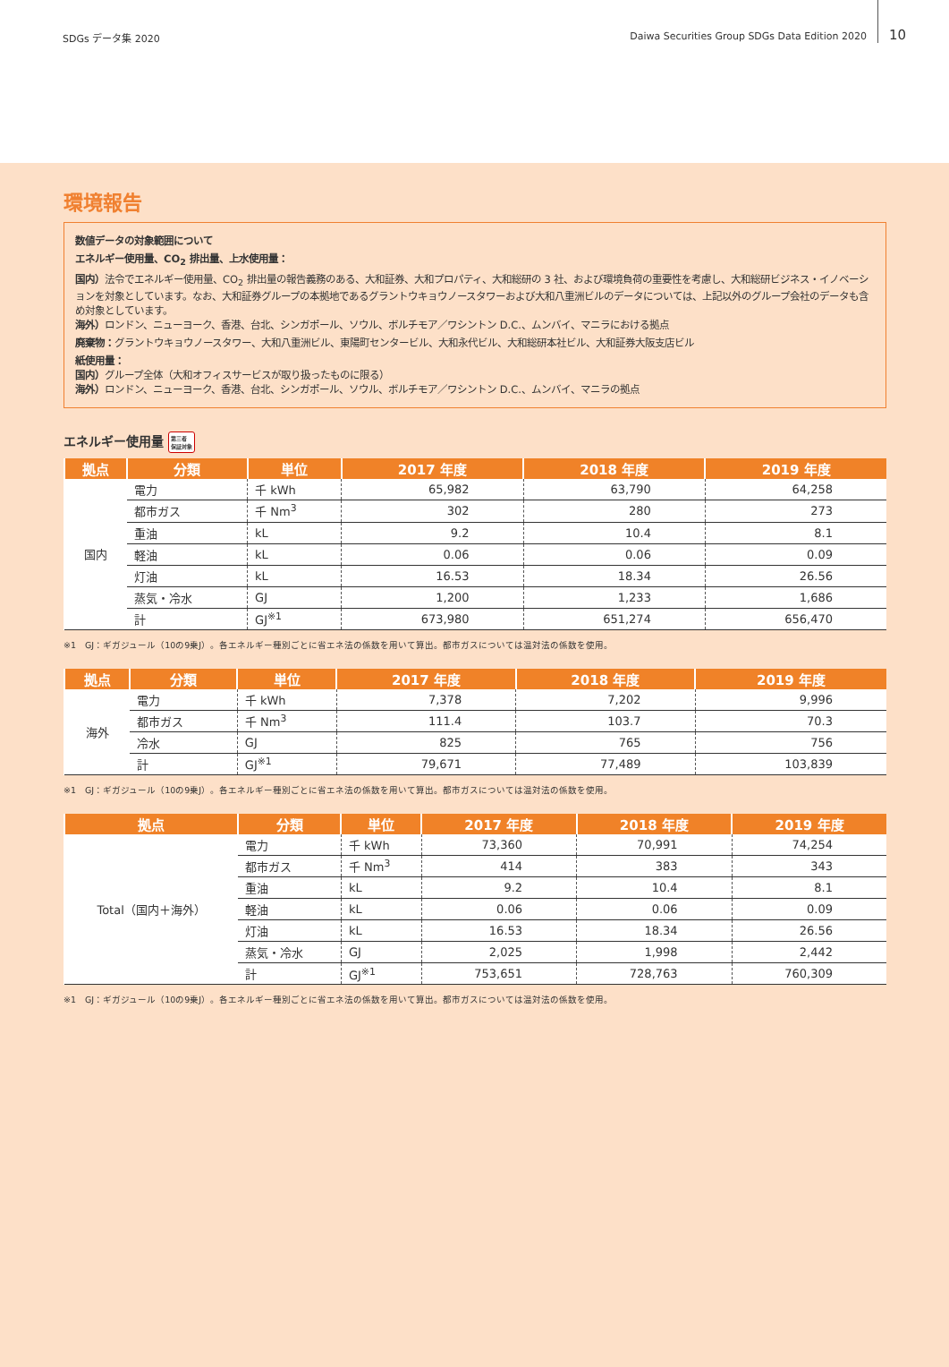SDGs データ集 2020 Daiwa Securities Group SDGs Data Edition 2020 10
環境報告
数値データの対象範囲について
エネルギー使用量、CO<sub>2</sub> 排出量、上水使用量：
国内）法令でエネルギー使用量、CO<sub>2</sub> 排出量の報告義務のある、大和証券、大和プロパティ、大和総研の 3 社、および環境負荷の重要性を考慮し、大和総研ビジネス・イノベーションを対象としています。なお、大和証券グループの本拠地であるグラントウキョウノースタワーおよび大和八重洲ビルのデータについては、上記以外のグループ会社のデータも含め対象としています。
海外）ロンドン、ニューヨーク、香港、台北、シンガポール、ソウル、ボルチモア／ワシントン D.C.、ムンバイ、マニラにおける拠点
廃棄物：グラントウキョウノースタワー、大和八重洲ビル、東陽町センタービル、大和永代ビル、大和総研本社ビル、大和証券大阪支店ビル
紙使用量：
国内）グループ全体（大和オフィスサービスが取り扱ったものに限る）
海外）ロンドン、ニューヨーク、香港、台北、シンガポール、ソウル、ボルチモア／ワシントン D.C.、ムンバイ、マニラの拠点
エネルギー使用量 第三者
保証対象
| 拠点 | 分類 | 単位 | 2017 年度 | 2018 年度 | 2019 年度 |
| --- | --- | --- | --- | --- | --- |
| 国内 | 電力 | 千 kWh | 65,982 | 63,790 | 64,258 |
| | 都市ガス | 千 Nm<sup>3</sup> | 302 | 280 | 273 |
| | 重油 | kL | 9.2 | 10.4 | 8.1 |
| | 軽油 | kL | 0.06 | 0.06 | 0.09 |
| | 灯油 | kL | 16.53 | 18.34 | 26.56 |
| | 蒸気・冷水 | GJ | 1,200 | 1,233 | 1,686 |
| | 計 | GJ<sup>※1</sup> | 673,980 | 651,274 | 656,470 |
※1　GJ：ギガジュール（10の9乗J）。各エネルギー種別ごとに省エネ法の係数を用いて算出。都市ガスについては温対法の係数を使用。
| 拠点 | 分類 | 単位 | 2017 年度 | 2018 年度 | 2019 年度 |
| --- | --- | --- | --- | --- | --- |
| 海外 | 電力 | 千 kWh | 7,378 | 7,202 | 9,996 |
| | 都市ガス | 千 Nm<sup>3</sup> | 111.4 | 103.7 | 70.3 |
| | 冷水 | GJ | 825 | 765 | 756 |
| | 計 | GJ<sup>※1</sup> | 79,671 | 77,489 | 103,839 |
※1　GJ：ギガジュール（10の9乗J）。各エネルギー種別ごとに省エネ法の係数を用いて算出。都市ガスについては温対法の係数を使用。
| 拠点 | 分類 | 単位 | 2017 年度 | 2018 年度 | 2019 年度 |
| --- | --- | --- | --- | --- | --- |
| Total（国内＋海外） | 電力 | 千 kWh | 73,360 | 70,991 | 74,254 |
| | 都市ガス | 千 Nm<sup>3</sup> | 414 | 383 | 343 |
| | 重油 | kL | 9.2 | 10.4 | 8.1 |
| | 軽油 | kL | 0.06 | 0.06 | 0.09 |
| | 灯油 | kL | 16.53 | 18.34 | 26.56 |
| | 蒸気・冷水 | GJ | 2,025 | 1,998 | 2,442 |
| | 計 | GJ<sup>※1</sup> | 753,651 | 728,763 | 760,309 |
※1　GJ：ギガジュール（10の9乗J）。各エネルギー種別ごとに省エネ法の係数を用いて算出。都市ガスについては温対法の係数を使用。